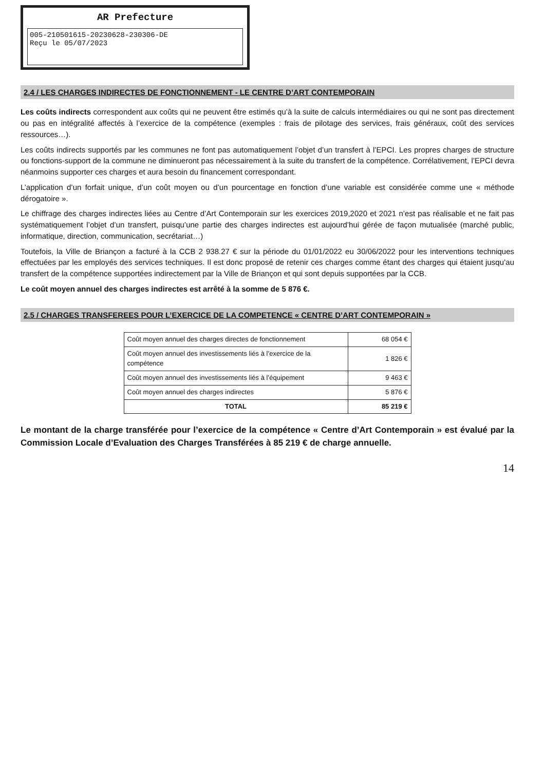AR Prefecture
005-210501615-20230628-230306-DE
Reçu le 05/07/2023
2.4 / LES CHARGES INDIRECTES DE FONCTIONNEMENT - LE CENTRE D’ART CONTEMPORAIN
Les coûts indirects correspondent aux coûts qui ne peuvent être estimés qu’à la suite de calculs intermédiaires ou qui ne sont pas directement ou pas en intégralité affectés à l’exercice de la compétence (exemples : frais de pilotage des services, frais généraux, coût des services ressources…).
Les coûts indirects supportés par les communes ne font pas automatiquement l’objet d’un transfert à l’EPCI. Les propres charges de structure ou fonctions-support de la commune ne diminueront pas nécessairement à la suite du transfert de la compétence. Corrélativement, l’EPCI devra néanmoins supporter ces charges et aura besoin du financement correspondant.
L’application d’un forfait unique, d’un coût moyen ou d’un pourcentage en fonction d’une variable est considérée comme une « méthode dérogatoire ».
Le chiffrage des charges indirectes liées au Centre d’Art Contemporain sur les exercices 2019,2020 et 2021 n’est pas réalisable et ne fait pas systématiquement l’objet d’un transfert, puisqu’une partie des charges indirectes est aujourd’hui gérée de façon mutualisée (marché public, informatique, direction, communication, secrétariat…)
Toutefois, la Ville de Briançon a facturé à la CCB 2 938.27 € sur la période du 01/01/2022 eu 30/06/2022 pour les interventions techniques effectuées par les employés des services techniques. Il est donc proposé de retenir ces charges comme étant des charges qui étaient jusqu’au transfert de la compétence supportées indirectement par la Ville de Briançon et qui sont depuis supportées par la CCB.
Le coût moyen annuel des charges indirectes est arrêté à la somme de 5 876 €.
2.5 / CHARGES TRANSFEREES POUR L’EXERCICE DE LA COMPETENCE « CENTRE D’ART CONTEMPORAIN »
| Coût moyen annuel des charges directes de fonctionnement | 68 054 € |
| Coût moyen annuel des investissements liés à l’exercice de la compétence | 1 826 € |
| Coût moyen annuel des investissements liés à l’équipement | 9 463 € |
| Coût moyen annuel des charges indirectes | 5 876 € |
| TOTAL | 85 219 € |
Le montant de la charge transférée pour l’exercice de la compétence « Centre d’Art Contemporain » est évalué par la Commission Locale d’Evaluation des Charges Transférées à 85 219 € de charge annuelle.
14